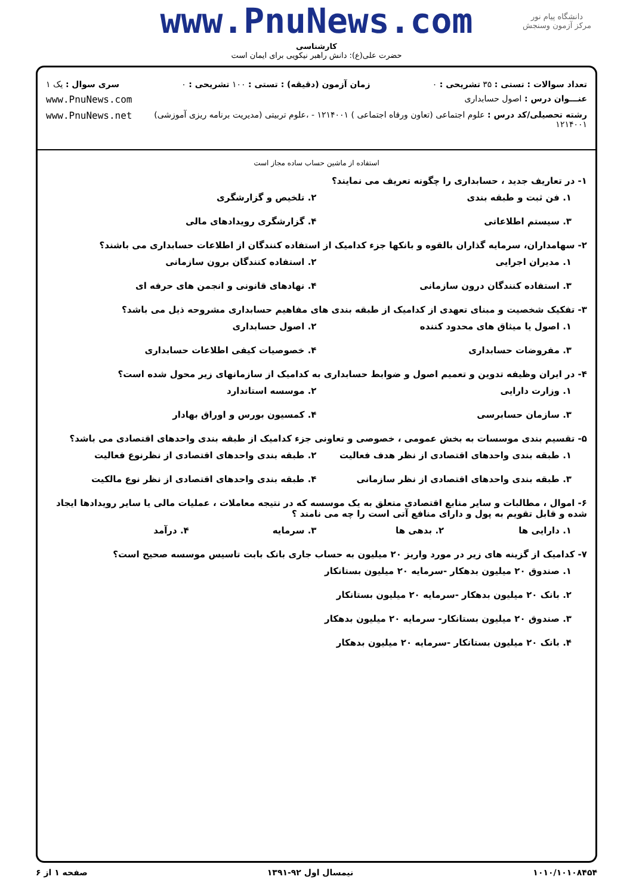دانشگاه پیام نور
مرکز آزمون وسنجش
www.PnuNews.com
کارشناسی
حضرت علی(ع): دانش راهبر نیکویی برای ایمان است
تعداد سوالات : تستی : ۳۵ تشریحی : ۰ زمان آزمون (دقیقه) : تستی : ۱۰۰ تشریحی : ۰ سری سوال : یک ۱
عنـــوان درس : اصول حسابداری www.PnuNews.com
رشته تحصیلی/کد درس : علوم اجتماعی (تعاون ورفاه اجتماعی ) ۱۲۱۴۰۰۱ - ،علوم تربیتی (مدیریت برنامه ریزی آموزشی) ۱۲۱۴۰۰۱ www.PnuNews.net
استفاده از ماشین حساب ساده مجاز است
۱- در تعاریف جدید ، حسابداری را چگونه تعریف می نمایند؟
۱. فن ثبت و طبقه بندی ۲. تلخیص و گزارشگری ۳. سیستم اطلاعاتی ۴. گزارشگری رویدادهای مالی
۲- سهامداران، سرمایه گذاران بالقوه و بانکها جزء کدامیک از استفاده کنندگان از اطلاعات حسابداری می باشند؟
۱. مدیران اجرایی ۲. استفاده کنندگان برون سازمانی ۳. استفاده کنندگان درون سازمانی ۴. نهادهای قانونی و انجمن های حرفه ای
۳- تفکیک شخصیت و مبنای تعهدی از کدامیک از طبقه بندی های مفاهیم حسابداری مشروحه ذیل می باشد؟
۱. اصول یا میثاق های محدود کننده ۲. اصول حسابداری ۳. مفروضات حسابداری ۴. خصوصیات کیفی اطلاعات حسابداری
۴- در ایران وظیفه تدوین و تعمیم اصول و ضوابط حسابداری به کدامیک از سازمانهای زیر محول شده است؟
۱. وزارت دارایی ۲. موسسه استاندارد ۳. سازمان حسابرسی ۴. کمسیون بورس و اوراق بهادار
۵- تقسیم بندی موسسات به بخش عمومی ، خصوصی و تعاونی جزء کدامیک از طبقه بندی واحدهای اقتصادی می باشد؟
۱. طبقه بندی واحدهای اقتصادی از نظر هدف فعالیت ۲. طبقه بندی واحدهای اقتصادی از نظرنوع فعالیت ۳. طبقه بندی واحدهای اقتصادی از نظر سازمانی ۴. طبقه بندی واحدهای اقتصادی از نظر نوع مالکیت
۶- اموال ، مطالبات و سایر منابع اقتصادی متعلق به یک موسسه که در نتیجه معاملات ، عملیات مالی یا سایر رویدادها ایجاد شده و قابل تقویم به پول و دارای منافع آتی است را چه می نامند ؟
۱. دارایی ها ۲. بدهی ها ۳. سرمایه ۴. درآمد
۷- کدامیک از گزینه های زیر در مورد واریز ۲۰ میلیون به حساب جاری بانک بابت تاسیس موسسه صحیح است؟
۱. صندوق ۲۰ میلیون بدهکار -سرمایه ۲۰ میلیون بستانکار
۲. بانک ۲۰ میلیون بدهکار -سرمایه ۲۰ میلیون بستانکار
۳. صندوق ۲۰ میلیون بستانکار- سرمایه ۲۰ میلیون بدهکار
۴. بانک ۲۰ میلیون بستانکار -سرمایه ۲۰ میلیون بدهکار
۱۰۱۰/۱۰۱۰۸۴۵۴ نیمسال اول ۹۲-۱۳۹۱ صفحه ۱ از ۶